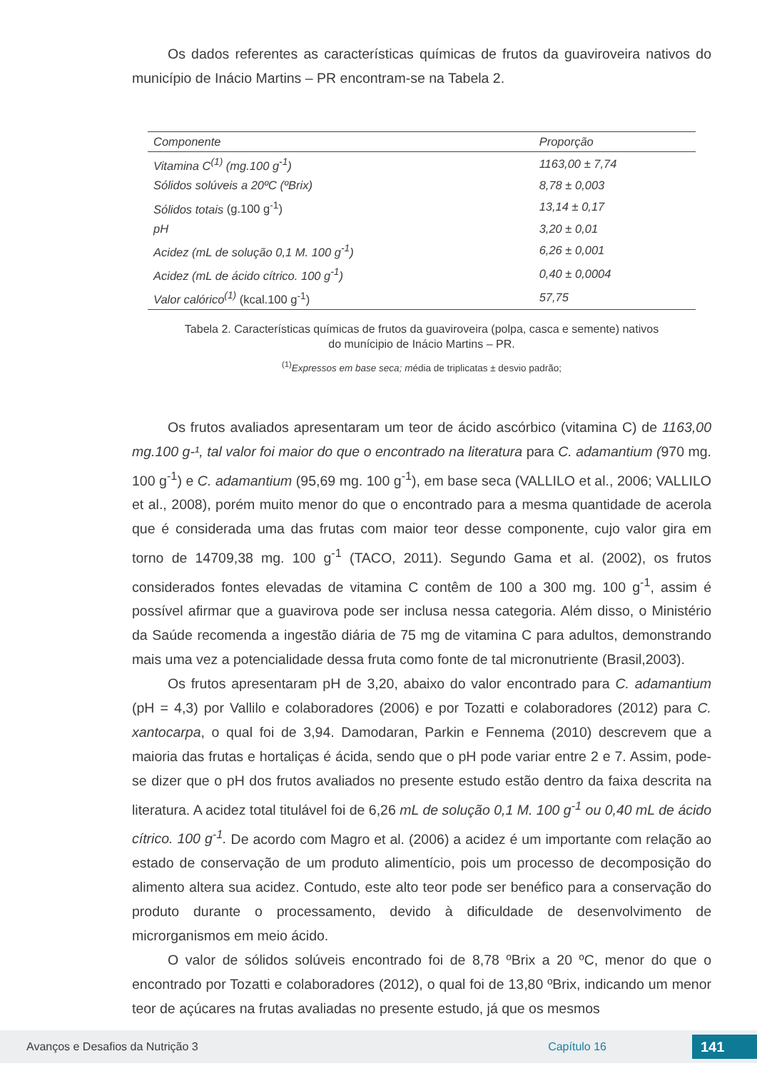Os dados referentes as características químicas de frutos da guaviroveira nativos do município de Inácio Martins – PR encontram-se na Tabela 2.
| Componente | Proporção |
| --- | --- |
| Vitamina C<sup>(1)</sup> (mg.100 g<sup>-1</sup>) | 1163,00 ± 7,74 |
| Sólidos solúveis a 20ºC (ºBrix) | 8,78 ± 0,003 |
| Sólidos totais (g.100 g<sup>-1</sup>) | 13,14 ± 0,17 |
| pH | 3,20 ± 0,01 |
| Acidez (mL de solução 0,1 M. 100 g<sup>-1</sup>) | 6,26 ± 0,001 |
| Acidez (mL de ácido cítrico. 100 g<sup>-1</sup>) | 0,40 ± 0,0004 |
| Valor calórico<sup>(1)</sup> (kcal.100 g<sup>-1</sup>) | 57,75 |
Tabela 2. Características químicas de frutos da guaviroveira (polpa, casca e semente) nativos
do munícipio de Inácio Martins – PR.
<sup>(1)</sup> Expressos em base seca; média de triplicatas ± desvio padrão;
Os frutos avaliados apresentaram um teor de ácido ascórbico (vitamina C) de 1163,00 mg.100 g-¹, tal valor foi maior do que o encontrado na literatura para C. adamantium (970 mg. 100 g<sup>-1</sup>) e C. adamantium (95,69 mg. 100 g<sup>-1</sup>), em base seca (VALLILO et al., 2006; VALLILO et al., 2008), porém muito menor do que o encontrado para a mesma quantidade de acerola que é considerada uma das frutas com maior teor desse componente, cujo valor gira em torno de 14709,38 mg. 100 g<sup>-1</sup> (TACO, 2011). Segundo Gama et al. (2002), os frutos considerados fontes elevadas de vitamina C contêm de 100 a 300 mg. 100 g<sup>-1</sup>, assim é possível afirmar que a guavirova pode ser inclusa nessa categoria. Além disso, o Ministério da Saúde recomenda a ingestão diária de 75 mg de vitamina C para adultos, demonstrando mais uma vez a potencialidade dessa fruta como fonte de tal micronutriente (Brasil,2003).
Os frutos apresentaram pH de 3,20, abaixo do valor encontrado para C. adamantium (pH = 4,3) por Vallilo e colaboradores (2006) e por Tozatti e colaboradores (2012) para C. xantocarpa, o qual foi de 3,94. Damodaran, Parkin e Fennema (2010) descrevem que a maioria das frutas e hortaliças é ácida, sendo que o pH pode variar entre 2 e 7. Assim, pode-se dizer que o pH dos frutos avaliados no presente estudo estão dentro da faixa descrita na literatura. A acidez total titulável foi de 6,26 mL de solução 0,1 M. 100 g<sup>-1</sup> ou 0,40 mL de ácido cítrico. 100 g<sup>-1</sup>. De acordo com Magro et al. (2006) a acidez é um importante com relação ao estado de conservação de um produto alimentício, pois um processo de decomposição do alimento altera sua acidez. Contudo, este alto teor pode ser benéfico para a conservação do produto durante o processamento, devido à dificuldade de desenvolvimento de microrganismos em meio ácido.
O valor de sólidos solúveis encontrado foi de 8,78 ºBrix a 20 ºC, menor do que o encontrado por Tozatti e colaboradores (2012), o qual foi de 13,80 ºBrix, indicando um menor teor de açúcares na frutas avaliadas no presente estudo, já que os mesmos
Avanços e Desafios da Nutrição 3 Capítulo 16 141